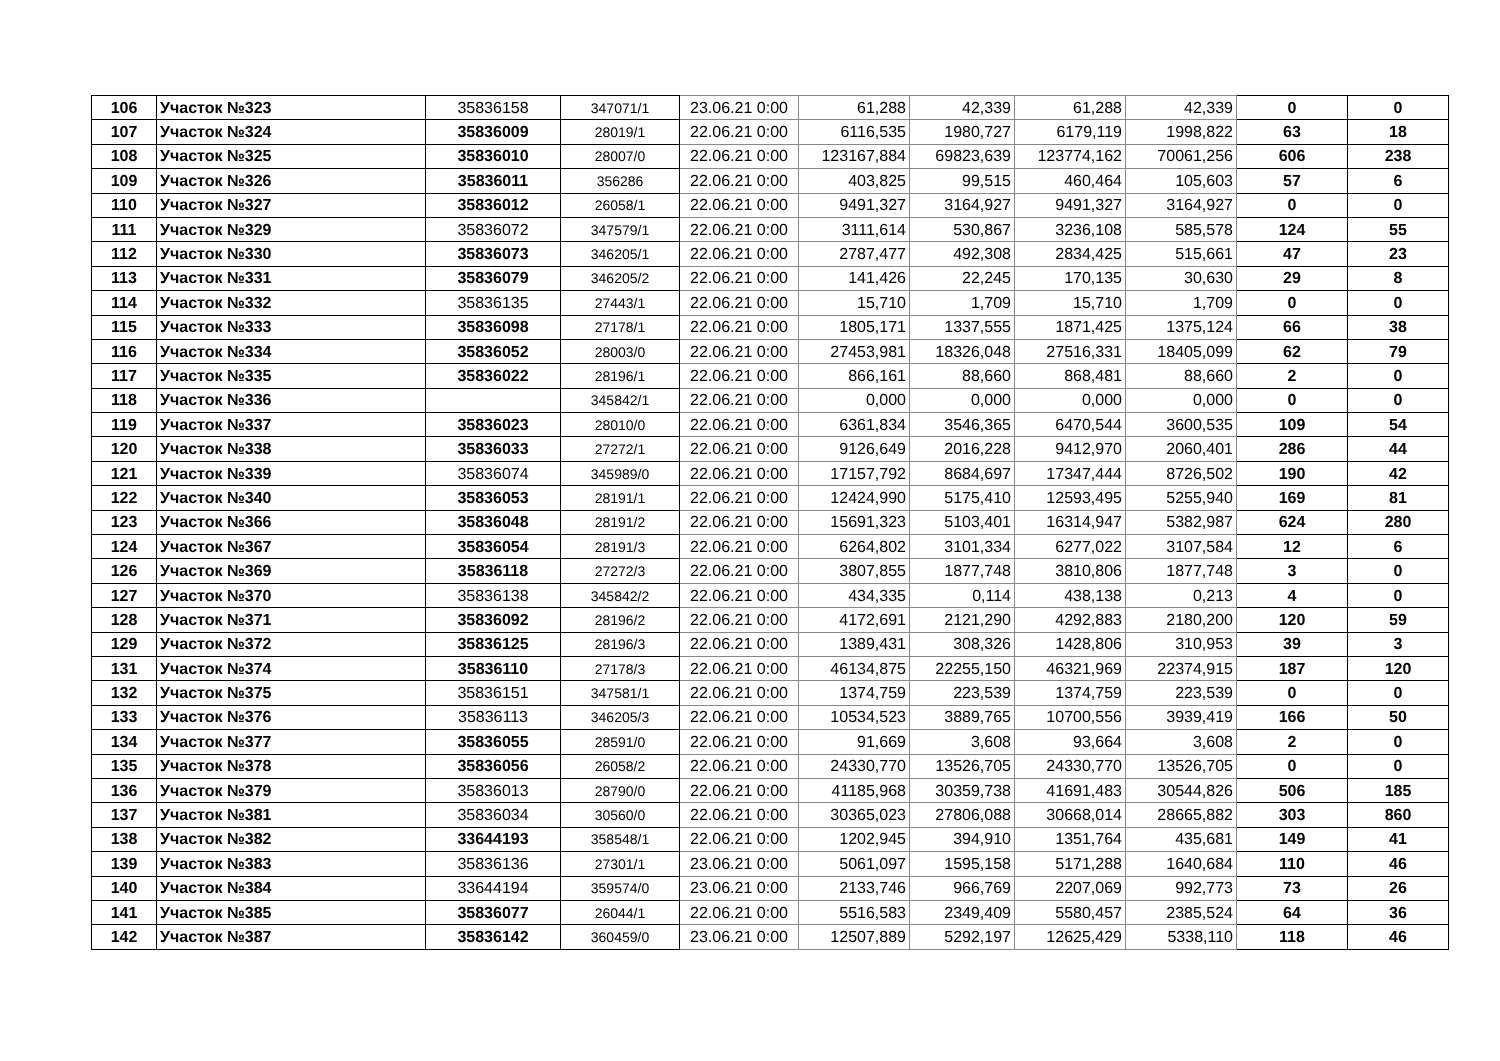| 106 | Участок №323 | 35836158 | 347071/1 | 23.06.21 0:00 | 61,288 | 42,339 | 61,288 | 42,339 | 0 | 0 |
| 107 | Участок №324 | 35836009 | 28019/1 | 22.06.21 0:00 | 6116,535 | 1980,727 | 6179,119 | 1998,822 | 63 | 18 |
| 108 | Участок №325 | 35836010 | 28007/0 | 22.06.21 0:00 | 123167,884 | 69823,639 | 123774,162 | 70061,256 | 606 | 238 |
| 109 | Участок №326 | 35836011 | 356286 | 22.06.21 0:00 | 403,825 | 99,515 | 460,464 | 105,603 | 57 | 6 |
| 110 | Участок №327 | 35836012 | 26058/1 | 22.06.21 0:00 | 9491,327 | 3164,927 | 9491,327 | 3164,927 | 0 | 0 |
| 111 | Участок №329 | 35836072 | 347579/1 | 22.06.21 0:00 | 3111,614 | 530,867 | 3236,108 | 585,578 | 124 | 55 |
| 112 | Участок №330 | 35836073 | 346205/1 | 22.06.21 0:00 | 2787,477 | 492,308 | 2834,425 | 515,661 | 47 | 23 |
| 113 | Участок №331 | 35836079 | 346205/2 | 22.06.21 0:00 | 141,426 | 22,245 | 170,135 | 30,630 | 29 | 8 |
| 114 | Участок №332 | 35836135 | 27443/1 | 22.06.21 0:00 | 15,710 | 1,709 | 15,710 | 1,709 | 0 | 0 |
| 115 | Участок №333 | 35836098 | 27178/1 | 22.06.21 0:00 | 1805,171 | 1337,555 | 1871,425 | 1375,124 | 66 | 38 |
| 116 | Участок №334 | 35836052 | 28003/0 | 22.06.21 0:00 | 27453,981 | 18326,048 | 27516,331 | 18405,099 | 62 | 79 |
| 117 | Участок №335 | 35836022 | 28196/1 | 22.06.21 0:00 | 866,161 | 88,660 | 868,481 | 88,660 | 2 | 0 |
| 118 | Участок №336 | | 345842/1 | 22.06.21 0:00 | 0,000 | 0,000 | 0,000 | 0,000 | 0 | 0 |
| 119 | Участок №337 | 35836023 | 28010/0 | 22.06.21 0:00 | 6361,834 | 3546,365 | 6470,544 | 3600,535 | 109 | 54 |
| 120 | Участок №338 | 35836033 | 27272/1 | 22.06.21 0:00 | 9126,649 | 2016,228 | 9412,970 | 2060,401 | 286 | 44 |
| 121 | Участок №339 | 35836074 | 345989/0 | 22.06.21 0:00 | 17157,792 | 8684,697 | 17347,444 | 8726,502 | 190 | 42 |
| 122 | Участок №340 | 35836053 | 28191/1 | 22.06.21 0:00 | 12424,990 | 5175,410 | 12593,495 | 5255,940 | 169 | 81 |
| 123 | Участок №366 | 35836048 | 28191/2 | 22.06.21 0:00 | 15691,323 | 5103,401 | 16314,947 | 5382,987 | 624 | 280 |
| 124 | Участок №367 | 35836054 | 28191/3 | 22.06.21 0:00 | 6264,802 | 3101,334 | 6277,022 | 3107,584 | 12 | 6 |
| 126 | Участок №369 | 35836118 | 27272/3 | 22.06.21 0:00 | 3807,855 | 1877,748 | 3810,806 | 1877,748 | 3 | 0 |
| 127 | Участок №370 | 35836138 | 345842/2 | 22.06.21 0:00 | 434,335 | 0,114 | 438,138 | 0,213 | 4 | 0 |
| 128 | Участок №371 | 35836092 | 28196/2 | 22.06.21 0:00 | 4172,691 | 2121,290 | 4292,883 | 2180,200 | 120 | 59 |
| 129 | Участок №372 | 35836125 | 28196/3 | 22.06.21 0:00 | 1389,431 | 308,326 | 1428,806 | 310,953 | 39 | 3 |
| 131 | Участок №374 | 35836110 | 27178/3 | 22.06.21 0:00 | 46134,875 | 22255,150 | 46321,969 | 22374,915 | 187 | 120 |
| 132 | Участок №375 | 35836151 | 347581/1 | 22.06.21 0:00 | 1374,759 | 223,539 | 1374,759 | 223,539 | 0 | 0 |
| 133 | Участок №376 | 35836113 | 346205/3 | 22.06.21 0:00 | 10534,523 | 3889,765 | 10700,556 | 3939,419 | 166 | 50 |
| 134 | Участок №377 | 35836055 | 28591/0 | 22.06.21 0:00 | 91,669 | 3,608 | 93,664 | 3,608 | 2 | 0 |
| 135 | Участок №378 | 35836056 | 26058/2 | 22.06.21 0:00 | 24330,770 | 13526,705 | 24330,770 | 13526,705 | 0 | 0 |
| 136 | Участок №379 | 35836013 | 28790/0 | 22.06.21 0:00 | 41185,968 | 30359,738 | 41691,483 | 30544,826 | 506 | 185 |
| 137 | Участок №381 | 35836034 | 30560/0 | 22.06.21 0:00 | 30365,023 | 27806,088 | 30668,014 | 28665,882 | 303 | 860 |
| 138 | Участок №382 | 33644193 | 358548/1 | 22.06.21 0:00 | 1202,945 | 394,910 | 1351,764 | 435,681 | 149 | 41 |
| 139 | Участок №383 | 35836136 | 27301/1 | 23.06.21 0:00 | 5061,097 | 1595,158 | 5171,288 | 1640,684 | 110 | 46 |
| 140 | Участок №384 | 33644194 | 359574/0 | 23.06.21 0:00 | 2133,746 | 966,769 | 2207,069 | 992,773 | 73 | 26 |
| 141 | Участок №385 | 35836077 | 26044/1 | 22.06.21 0:00 | 5516,583 | 2349,409 | 5580,457 | 2385,524 | 64 | 36 |
| 142 | Участок №387 | 35836142 | 360459/0 | 23.06.21 0:00 | 12507,889 | 5292,197 | 12625,429 | 5338,110 | 118 | 46 |